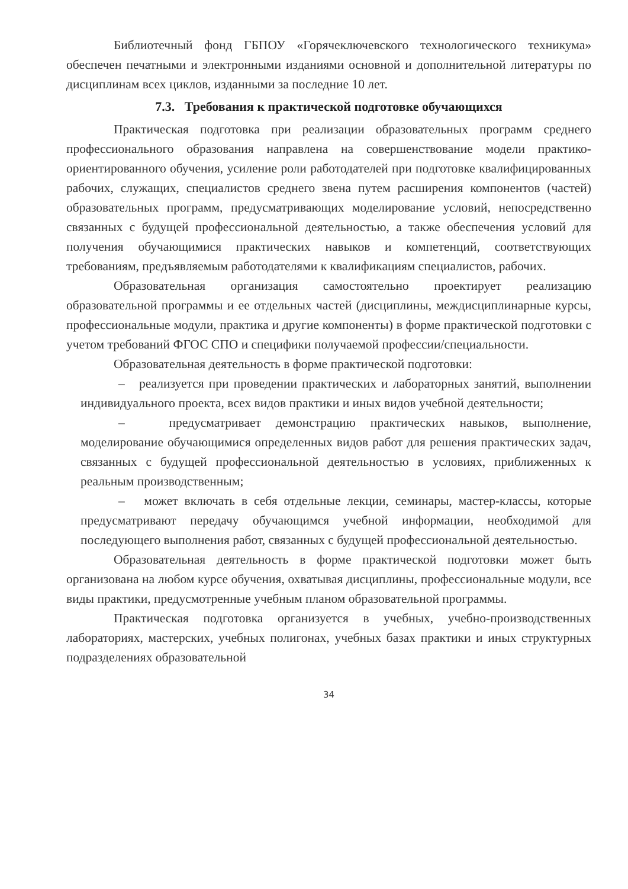Библиотечный фонд ГБПОУ «Горячеключевского технологического техникума» обеспечен печатными и электронными изданиями основной и дополнительной литературы по дисциплинам всех циклов, изданными за последние 10 лет.
7.3. Требования к практической подготовке обучающихся
Практическая подготовка при реализации образовательных программ среднего профессионального образования направлена на совершенствование модели практико- ориентированного обучения, усиление роли работодателей при подготовке квалифицированных рабочих, служащих, специалистов среднего звена путем расширения компонентов (частей) образовательных программ, предусматривающих моделирование условий, непосредственно связанных с будущей профессиональной деятельностью, а также обеспечения условий для получения обучающимися практических навыков и компетенций, соответствующих требованиям, предъявляемым работодателями к квалификациям специалистов, рабочих.
Образовательная организация самостоятельно проектирует реализацию образовательной программы и ее отдельных частей (дисциплины, междисциплинарные курсы, профессиональные модули, практика и другие компоненты) в форме практической подготовки с учетом требований ФГОС СПО и специфики получаемой профессии/специальности.
Образовательная деятельность в форме практической подготовки:
– реализуется при проведении практических и лабораторных занятий, выполнении индивидуального проекта, всех видов практики и иных видов учебной деятельности;
– предусматривает демонстрацию практических навыков, выполнение, моделирование обучающимися определенных видов работ для решения практических задач, связанных с будущей профессиональной деятельностью в условиях, приближенных к реальным производственным;
– может включать в себя отдельные лекции, семинары, мастер-классы, которые предусматривают передачу обучающимся учебной информации, необходимой для последующего выполнения работ, связанных с будущей профессиональной деятельностью.
Образовательная деятельность в форме практической подготовки может быть организована на любом курсе обучения, охватывая дисциплины, профессиональные модули, все виды практики, предусмотренные учебным планом образовательной программы.
Практическая подготовка организуется в учебных, учебно-производственных лабораториях, мастерских, учебных полигонах, учебных базах практики и иных структурных подразделениях образовательной
34